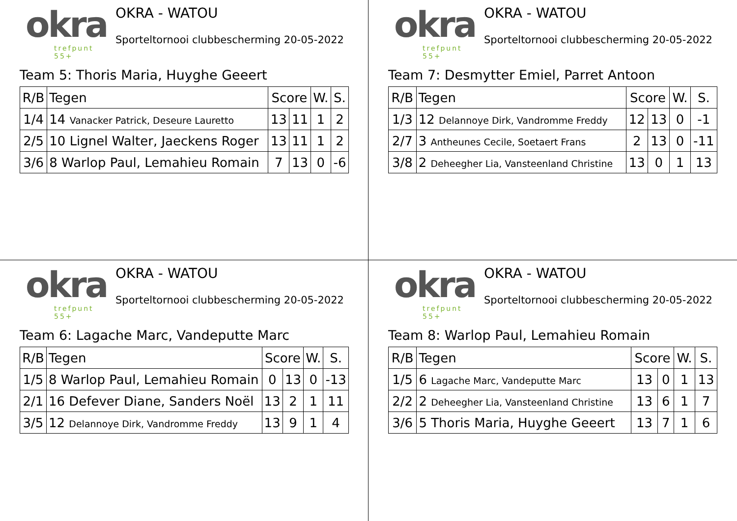okra
trefpunt 55+
OKRA - WATOU
Sporteltornooi clubbescherming 20-05-2022
Team 5: Thoris Maria, Huyghe Geeert
| R/B | Tegen | Score | | W. | S. |
| --- | --- | --- | --- | --- | --- |
| 1/4 | 14 Vanacker Patrick, Deseure Lauretto | 13 | 11 | 1 | 2 |
| 2/5 | 10 Lignel Walter, Jaeckens Roger | 13 | 11 | 1 | 2 |
| 3/6 | 8 Warlop Paul, Lemahieu Romain | 7 | 13 | 0 | -6 |
okra
trefpunt 55+
OKRA - WATOU
Sporteltornooi clubbescherming 20-05-2022
Team 7: Desmytter Emiel, Parret Antoon
| R/B | Tegen | Score | | W. | S. |
| --- | --- | --- | --- | --- | --- |
| 1/3 | 12 Delannoye Dirk, Vandromme Freddy | 12 | 13 | 0 | -1 |
| 2/7 | 3 Antheunes Cecile, Soetaert Frans | 2 | 13 | 0 | -11 |
| 3/8 | 2 Deheegher Lia, Vansteenland Christine | 13 | 0 | 1 | 13 |
okra
trefpunt 55+
OKRA - WATOU
Sporteltornooi clubbescherming 20-05-2022
Team 6: Lagache Marc, Vandeputte Marc
| R/B | Tegen | Score | | W. | S. |
| --- | --- | --- | --- | --- | --- |
| 1/5 | 8 Warlop Paul, Lemahieu Romain | 0 | 13 | 0 | -13 |
| 2/1 | 16 Defever Diane, Sanders Noël | 13 | 2 | 1 | 11 |
| 3/5 | 12 Delannoye Dirk, Vandromme Freddy | 13 | 9 | 1 | 4 |
okra
trefpunt 55+
OKRA - WATOU
Sporteltornooi clubbescherming 20-05-2022
Team 8: Warlop Paul, Lemahieu Romain
| R/B | Tegen | Score | | W. | S. |
| --- | --- | --- | --- | --- | --- |
| 1/5 | 6 Lagache Marc, Vandeputte Marc | 13 | 0 | 1 | 13 |
| 2/2 | 2 Deheegher Lia, Vansteenland Christine | 13 | 6 | 1 | 7 |
| 3/6 | 5 Thoris Maria, Huyghe Geeert | 13 | 7 | 1 | 6 |